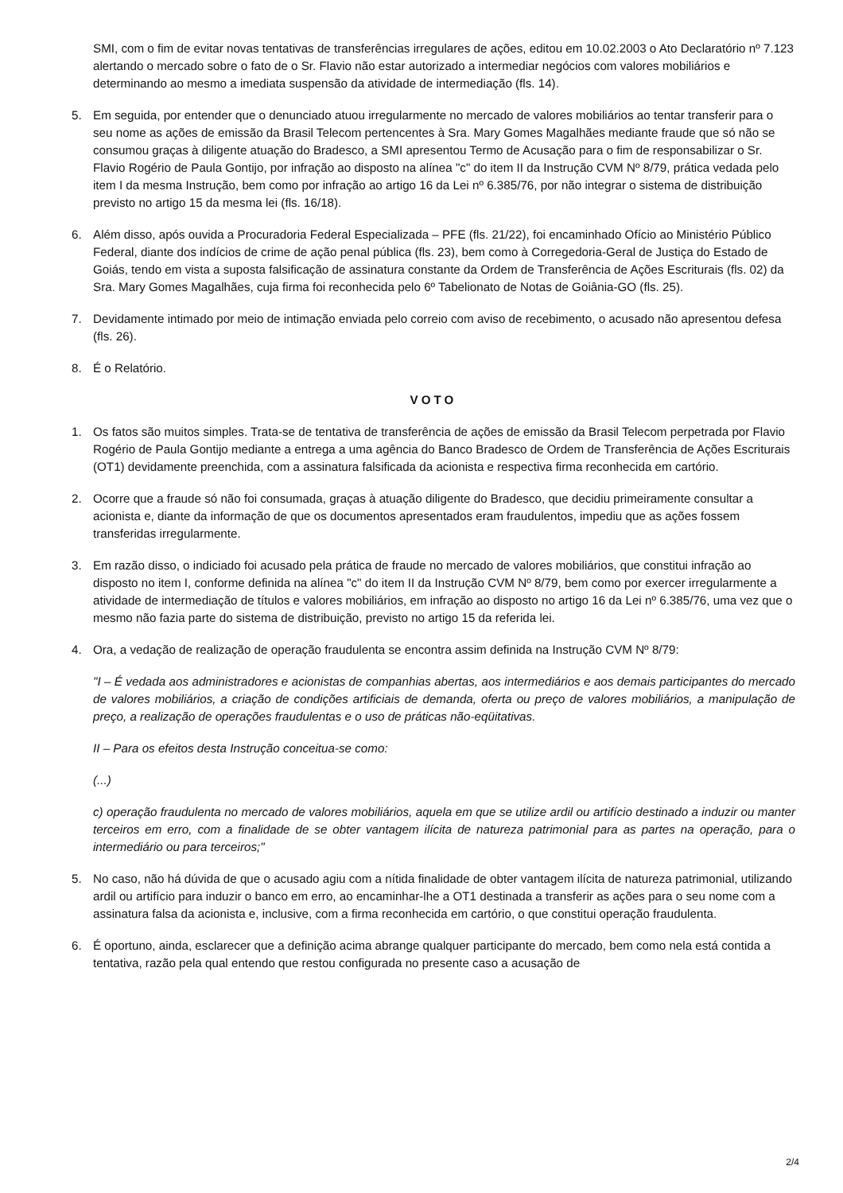SMI, com o fim de evitar novas tentativas de transferências irregulares de ações, editou em 10.02.2003 o Ato Declaratório nº 7.123 alertando o mercado sobre o fato de o Sr. Flavio não estar autorizado a intermediar negócios com valores mobiliários e determinando ao mesmo a imediata suspensão da atividade de intermediação (fls. 14).
5. Em seguida, por entender que o denunciado atuou irregularmente no mercado de valores mobiliários ao tentar transferir para o seu nome as ações de emissão da Brasil Telecom pertencentes à Sra. Mary Gomes Magalhães mediante fraude que só não se consumou graças à diligente atuação do Bradesco, a SMI apresentou Termo de Acusação para o fim de responsabilizar o Sr. Flavio Rogério de Paula Gontijo, por infração ao disposto na alínea "c" do item II da Instrução CVM Nº 8/79, prática vedada pelo item I da mesma Instrução, bem como por infração ao artigo 16 da Lei nº 6.385/76, por não integrar o sistema de distribuição previsto no artigo 15 da mesma lei (fls. 16/18).
6. Além disso, após ouvida a Procuradoria Federal Especializada – PFE (fls. 21/22), foi encaminhado Ofício ao Ministério Público Federal, diante dos indícios de crime de ação penal pública (fls. 23), bem como à Corregedoria-Geral de Justiça do Estado de Goiás, tendo em vista a suposta falsificação de assinatura constante da Ordem de Transferência de Ações Escriturais (fls. 02) da Sra. Mary Gomes Magalhães, cuja firma foi reconhecida pelo 6º Tabelionato de Notas de Goiânia-GO (fls. 25).
7. Devidamente intimado por meio de intimação enviada pelo correio com aviso de recebimento, o acusado não apresentou defesa (fls. 26).
8. É o Relatório.
VOTO
1. Os fatos são muitos simples. Trata-se de tentativa de transferência de ações de emissão da Brasil Telecom perpetrada por Flavio Rogério de Paula Gontijo mediante a entrega a uma agência do Banco Bradesco de Ordem de Transferência de Ações Escriturais (OT1) devidamente preenchida, com a assinatura falsificada da acionista e respectiva firma reconhecida em cartório.
2. Ocorre que a fraude só não foi consumada, graças à atuação diligente do Bradesco, que decidiu primeiramente consultar a acionista e, diante da informação de que os documentos apresentados eram fraudulentos, impediu que as ações fossem transferidas irregularmente.
3. Em razão disso, o indiciado foi acusado pela prática de fraude no mercado de valores mobiliários, que constitui infração ao disposto no item I, conforme definida na alínea "c" do item II da Instrução CVM Nº 8/79, bem como por exercer irregularmente a atividade de intermediação de títulos e valores mobiliários, em infração ao disposto no artigo 16 da Lei nº 6.385/76, uma vez que o mesmo não fazia parte do sistema de distribuição, previsto no artigo 15 da referida lei.
4. Ora, a vedação de realização de operação fraudulenta se encontra assim definida na Instrução CVM Nº 8/79:
"I – É vedada aos administradores e acionistas de companhias abertas, aos intermediários e aos demais participantes do mercado de valores mobiliários, a criação de condições artificiais de demanda, oferta ou preço de valores mobiliários, a manipulação de preço, a realização de operações fraudulentas e o uso de práticas não-eqüitativas.
II – Para os efeitos desta Instrução conceitua-se como:
(...)
c) operação fraudulenta no mercado de valores mobiliários, aquela em que se utilize ardil ou artifício destinado a induzir ou manter terceiros em erro, com a finalidade de se obter vantagem ilícita de natureza patrimonial para as partes na operação, para o intermediário ou para terceiros;"
5. No caso, não há dúvida de que o acusado agiu com a nítida finalidade de obter vantagem ilícita de natureza patrimonial, utilizando ardil ou artifício para induzir o banco em erro, ao encaminhar-lhe a OT1 destinada a transferir as ações para o seu nome com a assinatura falsa da acionista e, inclusive, com a firma reconhecida em cartório, o que constitui operação fraudulenta.
6. É oportuno, ainda, esclarecer que a definição acima abrange qualquer participante do mercado, bem como nela está contida a tentativa, razão pela qual entendo que restou configurada no presente caso a acusação de
2/4